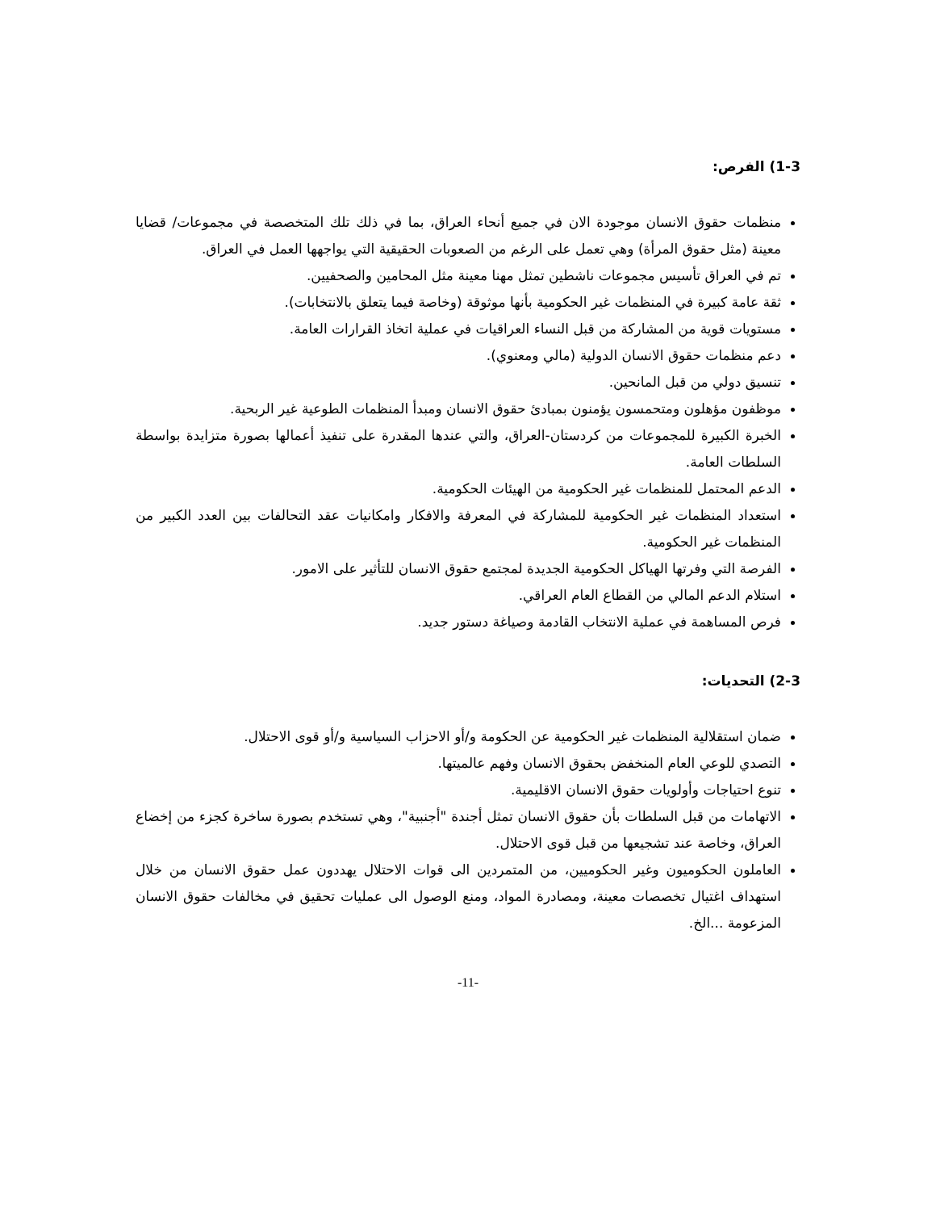1-3) الفرص:
منظمات حقوق الانسان موجودة الان في جميع أنحاء العراق، بما في ذلك تلك المتخصصة في مجموعات/ قضايا معينة (مثل حقوق المرأة) وهي تعمل على الرغم من الصعوبات الحقيقية التي يواجهها العمل في العراق.
تم في العراق تأسيس مجموعات ناشطين تمثل مهنا معينة مثل المحامين والصحفيين.
ثقة عامة كبيرة في المنظمات غير الحكومية بأنها موثوقة (وخاصة فيما يتعلق بالانتخابات).
مستويات قوية من المشاركة من قبل النساء العراقيات في عملية اتخاذ القرارات العامة.
دعم منظمات حقوق الانسان الدولية (مالي ومعنوي).
تنسيق دولي من قبل المانحين.
موظفون مؤهلون ومتحمسون يؤمنون بمبادئ حقوق الانسان ومبدأ المنظمات الطوعية غير الربحية.
الخبرة الكبيرة للمجموعات من كردستان-العراق، والتي عندها المقدرة على تنفيذ أعمالها بصورة متزايدة بواسطة السلطات العامة.
الدعم المحتمل للمنظمات غير الحكومية من الهيئات الحكومية.
استعداد المنظمات غير الحكومية للمشاركة في المعرفة والافكار وامكانيات عقد التحالفات بين العدد الكبير من المنظمات غير الحكومية.
الفرصة التي وفرتها الهياكل الحكومية الجديدة لمجتمع حقوق الانسان للتأثير على الامور.
استلام الدعم المالي من القطاع العام العراقي.
فرص المساهمة في عملية الانتخاب القادمة وصياغة دستور جديد.
2-3) التحديات:
ضمان استقلالية المنظمات غير الحكومية عن الحكومة و/أو الاحزاب السياسية و/أو قوى الاحتلال.
التصدي للوعي العام المنخفض بحقوق الانسان وفهم عالميتها.
تنوع احتياجات وأولويات حقوق الانسان الاقليمية.
الاتهامات من قبل السلطات بأن حقوق الانسان تمثل أجندة "أجنبية"، وهي تستخدم بصورة ساخرة كجزء من إخضاع العراق، وخاصة عند تشجيعها من قبل قوى الاحتلال.
العاملون الحكوميون وغير الحكوميين، من المتمردين الى قوات الاحتلال يهددون عمل حقوق الانسان من خلال استهداف اغتيال تخصصات معينة، ومصادرة المواد، ومنع الوصول الى عمليات تحقيق في مخالفات حقوق الانسان المزعومة ...الخ.
-11-